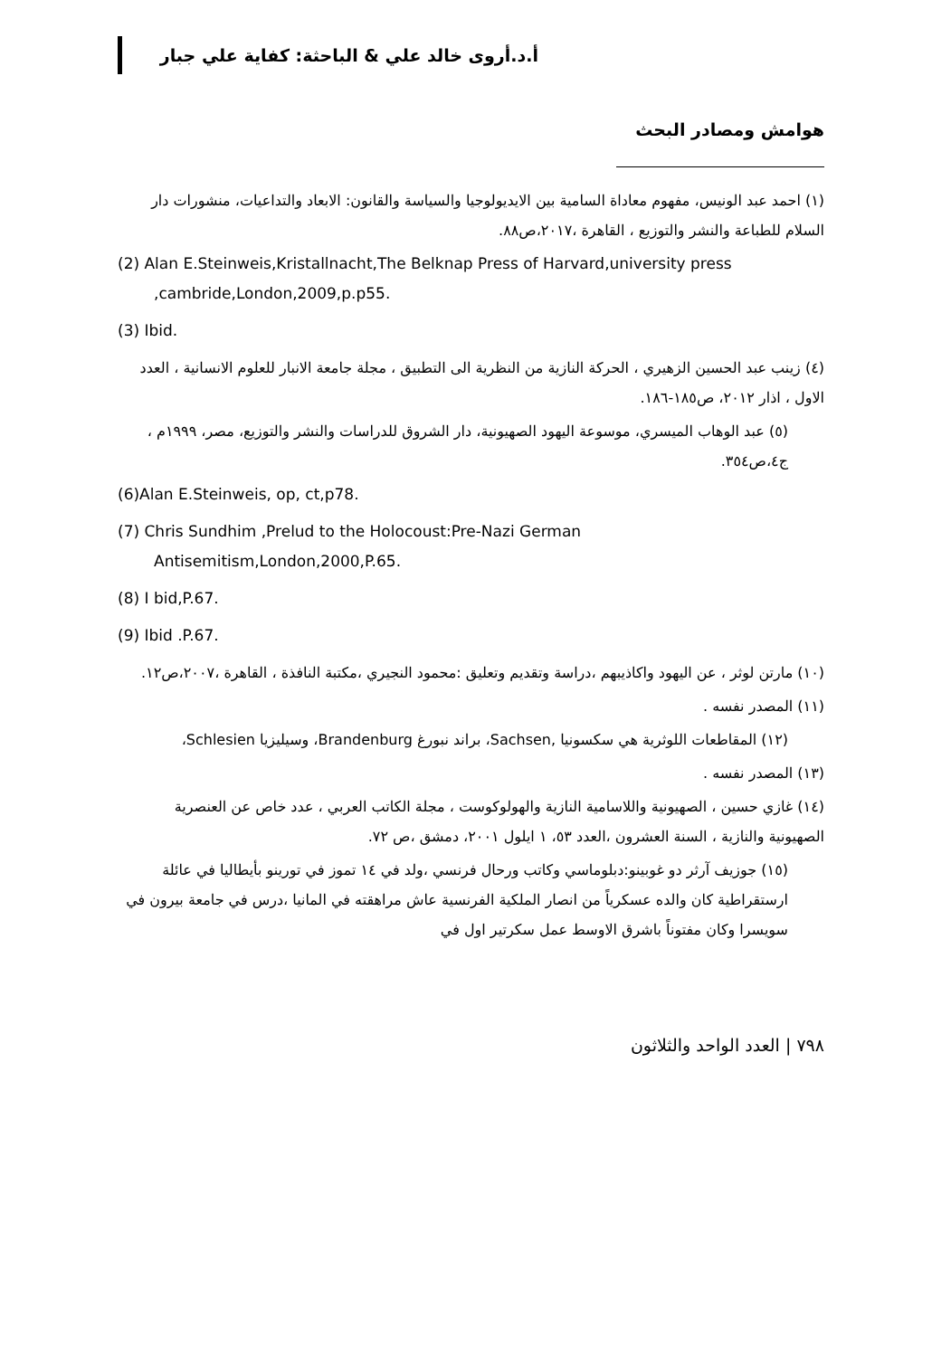أ.د.أروى خالد علي & الباحثة: كفاية علي جبار
هوامش ومصادر البحث
(١) احمد عبد الونيس، مفهوم معاداة السامية بين الايديولوجيا والسياسة والقانون: الابعاد والتداعيات، منشورات دار السلام للطباعة والنشر والتوزيع ، القاهرة ،٢٠١٧،ص٨٨.
(2) Alan E.Steinweis,Kristallnacht,The Belknap Press of Harvard,university press ,cambride,London,2009,p.p55.
(3) Ibid.
(٤) زينب عبد الحسين الزهيري ، الحركة النازية من النظرية الى التطبيق ، مجلة جامعة الانبار للعلوم الانسانية ، العدد الاول ، اذار ٢٠١٢، ص١٨٥-١٨٦.
(٥) عبد الوهاب الميسري، موسوعة اليهود الصهيونية، دار الشروق للدراسات والنشر والتوزيع، مصر، ١٩٩٩م ، ج٤،ص٣٥٤.
(6)Alan E.Steinweis, op, ct,p78.
(7) Chris Sundhim ,Prelud to the Holocoust:Pre-Nazi German Antisemitism,London,2000,P.65.
(8) I bid,P.67.
(9) Ibid .P.67.
(١٠) مارتن لوثر ، عن اليهود واكاذيبهم ،دراسة وتقديم وتعليق :محمود النجيري ،مكتبة النافذة ، القاهرة ،٢٠٠٧،ص١٢.
(١١) المصدر نفسه .
(١٢) المقاطعات اللوثرية هي سكسونيا ,Sachsen، براند نبورغ Brandenburg، وسيليزيا Schlesien،
(١٣) المصدر نفسه .
(١٤) غازي حسين ، الصهيونية واللاسامية النازية والهولوكوست ، مجلة الكاتب العربي ، عدد خاص عن العنصرية الصهيونية والنازية ، السنة العشرون ،العدد ٥٣، ١ ايلول ٢٠٠١، دمشق ،ص ٧٢.
(١٥) جوزيف آرثر دو غوبينو:دبلوماسي وكاتب ورحال فرنسي ،ولد في ١٤ تموز في تورينو بأيطاليا في عائلة ارستقراطية كان والده عسكرياً من انصار الملكية الفرنسية عاش مراهقته في المانيا ،درس في جامعة بيرون في سويسرا وكان مفتوناً باشرق الاوسط عمل سكرتير اول في
٧٩٨ | العدد الواحد والثلاثون